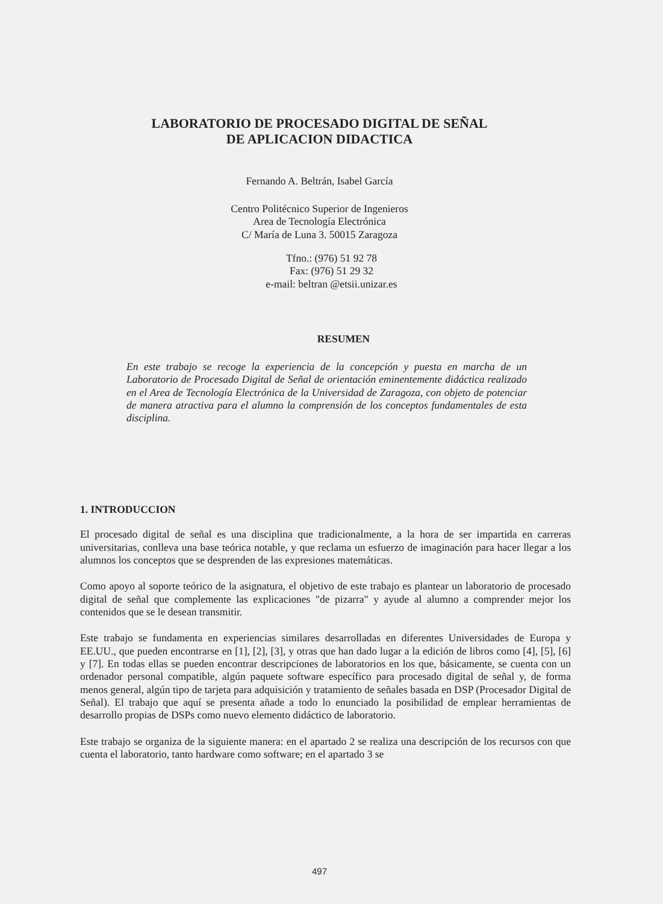LABORATORIO DE PROCESADO DIGITAL DE SEÑAL
DE APLICACION DIDACTICA
Fernando A. Beltrán, Isabel García
Centro Politécnico Superior de Ingenieros
Area de Tecnología Electrónica
C/ María de Luna 3. 50015 Zaragoza
Tfno.: (976) 51 92 78
Fax: (976) 51 29 32
e-mail: beltran @etsii.unizar.es
RESUMEN
En este trabajo se recoge la experiencia de la concepción y puesta en marcha de un Laboratorio de Procesado Digital de Señal de orientación eminentemente didáctica realizado en el Area de Tecnología Electrónica de la Universidad de Zaragoza, con objeto de potenciar de manera atractiva para el alumno la comprensión de los conceptos fundamentales de esta disciplina.
1. INTRODUCCION
El procesado digital de señal es una disciplina que tradicionalmente, a la hora de ser impartida en carreras universitarias, conlleva una base teórica notable, y que reclama un esfuerzo de imaginación para hacer llegar a los alumnos los conceptos que se desprenden de las expresiones matemáticas.
Como apoyo al soporte teórico de la asignatura, el objetivo de este trabajo es plantear un laboratorio de procesado digital de señal que complemente las explicaciones "de pizarra" y ayude al alumno a comprender mejor los contenidos que se le desean transmitir.
Este trabajo se fundamenta en experiencias similares desarrolladas en diferentes Universidades de Europa y EE.UU., que pueden encontrarse en [1], [2], [3], y otras que han dado lugar a la edición de libros como [4], [5], [6] y [7]. En todas ellas se pueden encontrar descripciones de laboratorios en los que, básicamente, se cuenta con un ordenador personal compatible, algún paquete software específico para procesado digital de señal y, de forma menos general, algún tipo de tarjeta para adquisición y tratamiento de señales basada en DSP (Procesador Digital de Señal). El trabajo que aquí se presenta añade a todo lo enunciado la posibilidad de emplear herramientas de desarrollo propias de DSPs como nuevo elemento didáctico de laboratorio.
Este trabajo se organiza de la siguiente manera: en el apartado 2 se realiza una descripción de los recursos con que cuenta el laboratorio, tanto hardware como software; en el apartado 3 se
497